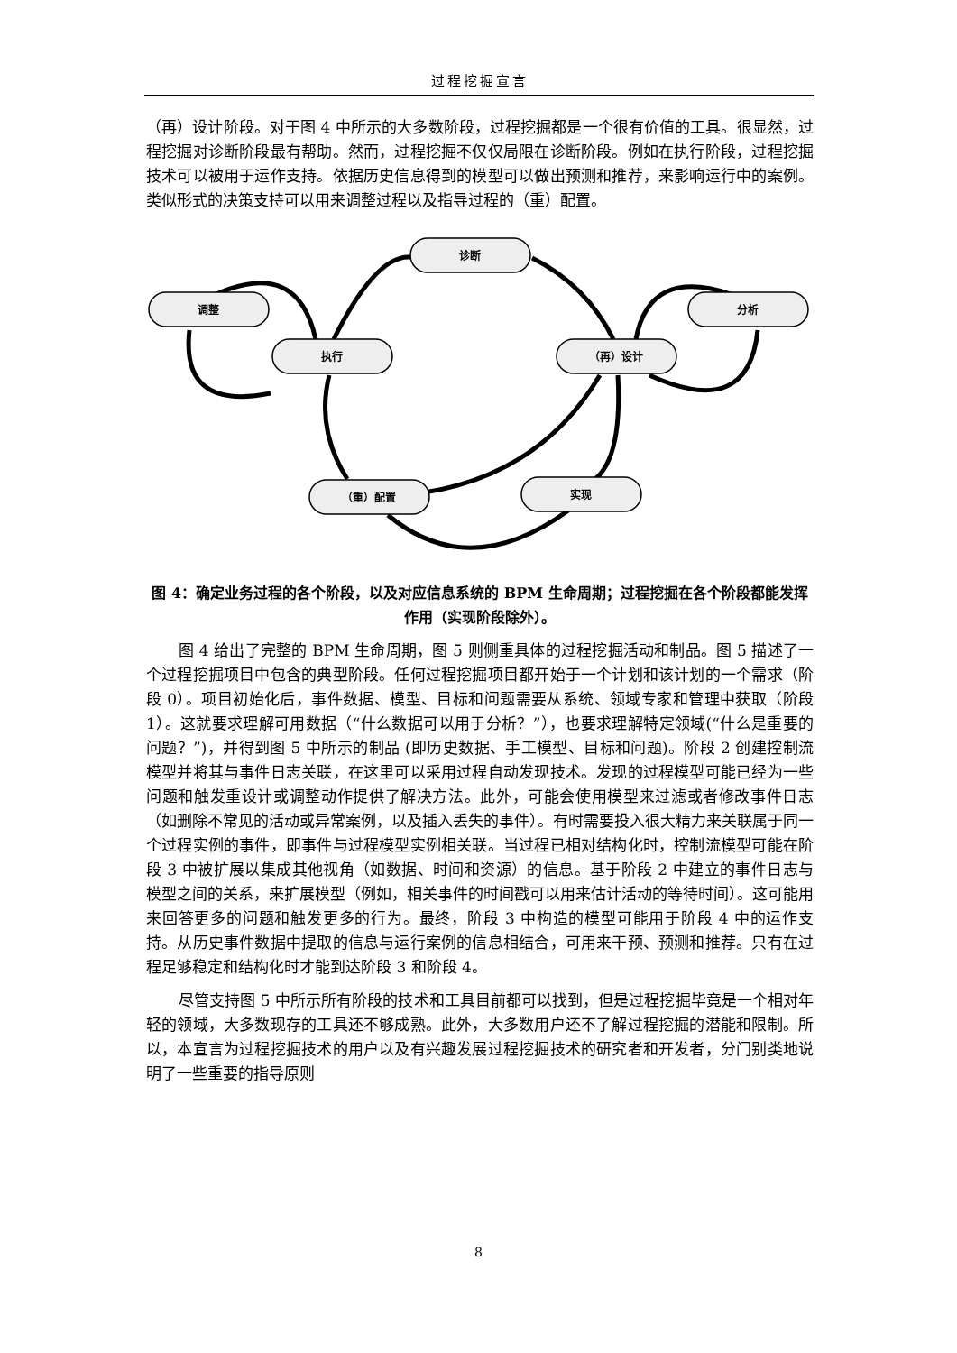过程挖掘宣言
（再）设计阶段。对于图 4 中所示的大多数阶段，过程挖掘都是一个很有价值的工具。很显然，过程挖掘对诊断阶段最有帮助。然而，过程挖掘不仅仅局限在诊断阶段。例如在执行阶段，过程挖掘技术可以被用于运作支持。依据历史信息得到的模型可以做出预测和推荐，来影响运行中的案例。类似形式的决策支持可以用来调整过程以及指导过程的（重）配置。
诊断
调整
执行
（再）设计
分析
（重）配置
实现
图 4：确定业务过程的各个阶段，以及对应信息系统的 BPM 生命周期；过程挖掘在各个阶段都能发挥作用（实现阶段除外）。
图 4 给出了完整的 BPM 生命周期，图 5 则侧重具体的过程挖掘活动和制品。图 5 描述了一个过程挖掘项目中包含的典型阶段。任何过程挖掘项目都开始于一个计划和该计划的一个需求（阶段 0）。项目初始化后，事件数据、模型、目标和问题需要从系统、领域专家和管理中获取（阶段 1）。这就要求理解可用数据（“什么数据可以用于分析？”），也要求理解特定领域(“什么是重要的问题？”)，并得到图 5 中所示的制品 (即历史数据、手工模型、目标和问题)。阶段 2 创建控制流模型并将其与事件日志关联，在这里可以采用过程自动发现技术。发现的过程模型可能已经为一些问题和触发重设计或调整动作提供了解决方法。此外，可能会使用模型来过滤或者修改事件日志（如删除不常见的活动或异常案例，以及插入丢失的事件）。有时需要投入很大精力来关联属于同一个过程实例的事件，即事件与过程模型实例相关联。当过程已相对结构化时，控制流模型可能在阶段 3 中被扩展以集成其他视角（如数据、时间和资源）的信息。基于阶段 2 中建立的事件日志与模型之间的关系，来扩展模型（例如，相关事件的时间戳可以用来估计活动的等待时间）。这可能用来回答更多的问题和触发更多的行为。最终，阶段 3 中构造的模型可能用于阶段 4 中的运作支持。从历史事件数据中提取的信息与运行案例的信息相结合，可用来干预、预测和推荐。只有在过程足够稳定和结构化时才能到达阶段 3 和阶段 4。
尽管支持图 5 中所示所有阶段的技术和工具目前都可以找到，但是过程挖掘毕竟是一个相对年轻的领域，大多数现存的工具还不够成熟。此外，大多数用户还不了解过程挖掘的潜能和限制。所以，本宣言为过程挖掘技术的用户以及有兴趣发展过程挖掘技术的研究者和开发者，分门别类地说明了一些重要的指导原则
8